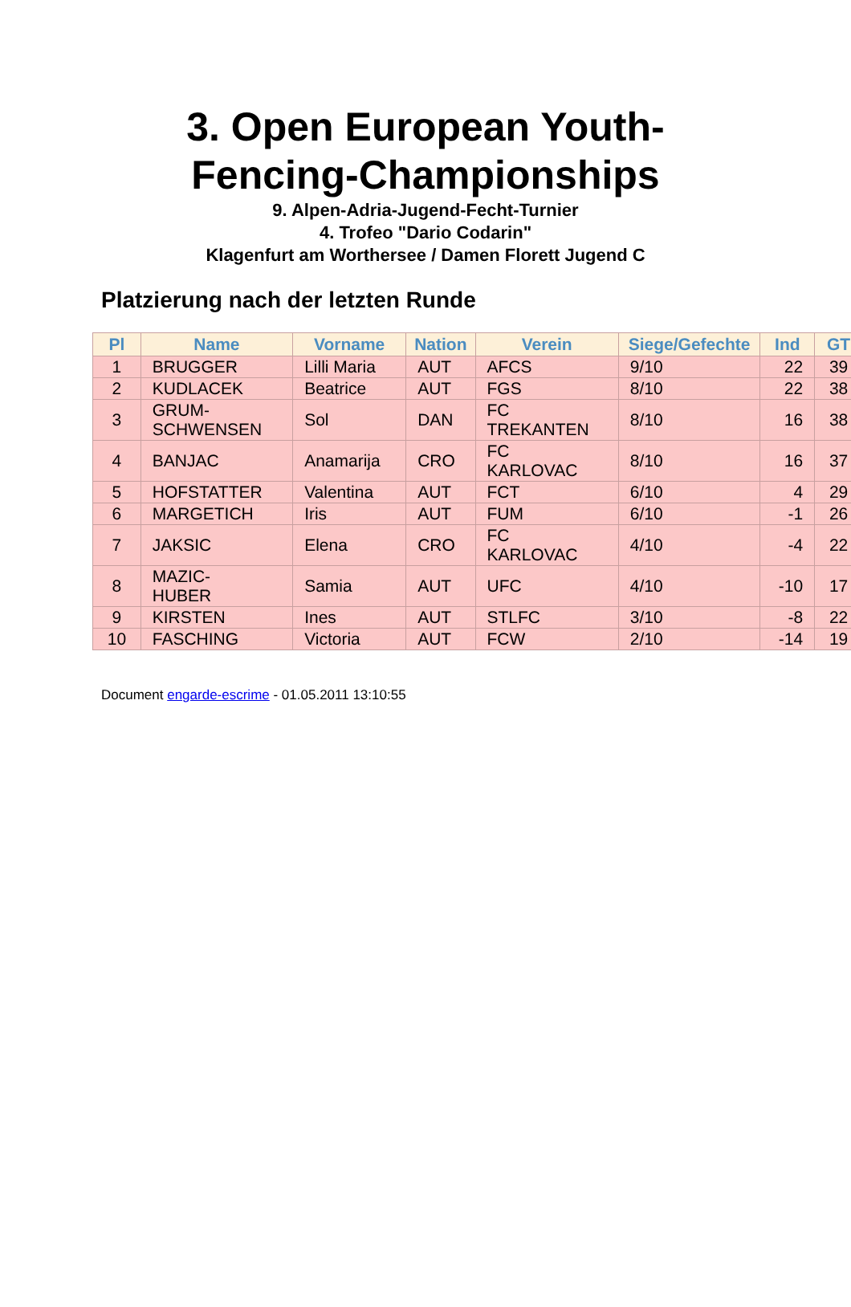3. Open European Youth-
Fencing-Championships
9. Alpen-Adria-Jugend-Fecht-Turnier
4. Trofeo "Dario Codarin"
Klagenfurt am Worthersee / Damen Florett Jugend C
Platzierung nach der letzten Runde
| Pl | Name | Vorname | Nation | Verein | Siege/Gefechte | Ind | GT |
| --- | --- | --- | --- | --- | --- | --- | --- |
| 1 | BRUGGER | Lilli Maria | AUT | AFCS | 9/10 | 22 | 39 |
| 2 | KUDLACEK | Beatrice | AUT | FGS | 8/10 | 22 | 38 |
| 3 | GRUM- SCHWENSEN | Sol | DAN | FC TREKANTEN | 8/10 | 16 | 38 |
| 4 | BANJAC | Anamarija | CRO | FC KARLOVAC | 8/10 | 16 | 37 |
| 5 | HOFSTATTER | Valentina | AUT | FCT | 6/10 | 4 | 29 |
| 6 | MARGETICH | Iris | AUT | FUM | 6/10 | -1 | 26 |
| 7 | JAKSIC | Elena | CRO | FC KARLOVAC | 4/10 | -4 | 22 |
| 8 | MAZIC- HUBER | Samia | AUT | UFC | 4/10 | -10 | 17 |
| 9 | KIRSTEN | Ines | AUT | STLFC | 3/10 | -8 | 22 |
| 10 | FASCHING | Victoria | AUT | FCW | 2/10 | -14 | 19 |
Document engarde-escrime - 01.05.2011 13:10:55